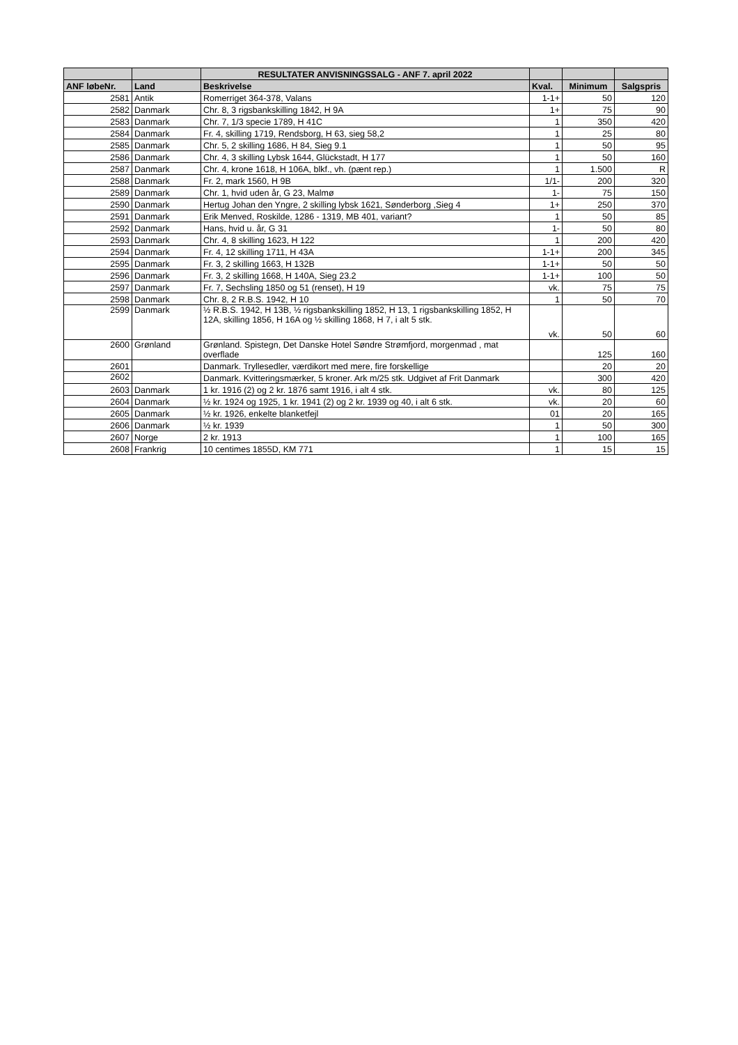| | | RESULTATER ANVISNINGSSALG - ANF 7. april 2022 | | | |
| --- | --- | --- | --- | --- | --- |
| ANF løbeNr. | Land | Beskrivelse | Kval. | Minimum | Salgspris |
| 2581 | Antik | Romerriget 364-378, Valans | 1-1+ | 50 | 120 |
| 2582 | Danmark | Chr. 8, 3 rigsbankskilling 1842, H 9A | 1+ | 75 | 90 |
| 2583 | Danmark | Chr. 7, 1/3 specie 1789, H 41C | 1 | 350 | 420 |
| 2584 | Danmark | Fr. 4, skilling 1719, Rendsborg, H 63, sieg 58,2 | 1 | 25 | 80 |
| 2585 | Danmark | Chr. 5, 2 skilling 1686, H 84, Sieg 9.1 | 1 | 50 | 95 |
| 2586 | Danmark | Chr. 4, 3 skilling Lybsk 1644, Glückstadt, H 177 | 1 | 50 | 160 |
| 2587 | Danmark | Chr. 4, krone 1618, H 106A, blkf., vh. (pænt rep.) | 1 | 1.500 | R |
| 2588 | Danmark | Fr. 2, mark 1560, H 9B | 1/1- | 200 | 320 |
| 2589 | Danmark | Chr. 1, hvid uden år, G 23, Malmø | 1- | 75 | 150 |
| 2590 | Danmark | Hertug Johan den Yngre, 2 skilling lybsk 1621, Sønderborg ,Sieg 4 | 1+ | 250 | 370 |
| 2591 | Danmark | Erik Menved, Roskilde, 1286 - 1319, MB 401, variant? | 1 | 50 | 85 |
| 2592 | Danmark | Hans, hvid u. år, G 31 | 1- | 50 | 80 |
| 2593 | Danmark | Chr. 4, 8 skilling 1623, H 122 | 1 | 200 | 420 |
| 2594 | Danmark | Fr. 4, 12 skilling 1711, H 43A | 1-1+ | 200 | 345 |
| 2595 | Danmark | Fr. 3, 2 skilling 1663, H 132B | 1-1+ | 50 | 50 |
| 2596 | Danmark | Fr. 3, 2 skilling 1668, H 140A, Sieg 23.2 | 1-1+ | 100 | 50 |
| 2597 | Danmark | Fr. 7, Sechsling 1850 og 51 (renset), H 19 | vk. | 75 | 75 |
| 2598 | Danmark | Chr. 8, 2 R.B.S. 1942, H 10 | 1 | 50 | 70 |
| 2599 | Danmark | ½ R.B.S. 1942, H 13B, ½ rigsbankskilling 1852, H 13, 1 rigsbankskilling 1852, H 12A, skilling 1856, H 16A og ½ skilling 1868, H 7, i alt 5 stk. | vk. | 50 | 60 |
| 2600 | Grønland | Grønland. Spistegn, Det Danske Hotel Søndre Strømfjord, morgenmad , mat overflade | | 125 | 160 |
| 2601 | | Danmark. Tryllesedler, værdikort med mere, fire forskellige | | 20 | 20 |
| 2602 | | Danmark. Kvitteringsmærker, 5 kroner. Ark m/25 stk. Udgivet af Frit Danmark | | 300 | 420 |
| 2603 | Danmark | 1 kr. 1916 (2) og 2 kr. 1876 samt 1916, i alt 4 stk. | vk. | 80 | 125 |
| 2604 | Danmark | ½ kr. 1924 og 1925, 1 kr. 1941 (2) og 2 kr. 1939 og 40, i alt 6 stk. | vk. | 20 | 60 |
| 2605 | Danmark | ½ kr. 1926, enkelte blanketfejl | 01 | 20 | 165 |
| 2606 | Danmark | ½ kr. 1939 | 1 | 50 | 300 |
| 2607 | Norge | 2 kr. 1913 | 1 | 100 | 165 |
| 2608 | Frankrig | 10 centimes 1855D, KM 771 | 1 | 15 | 15 |